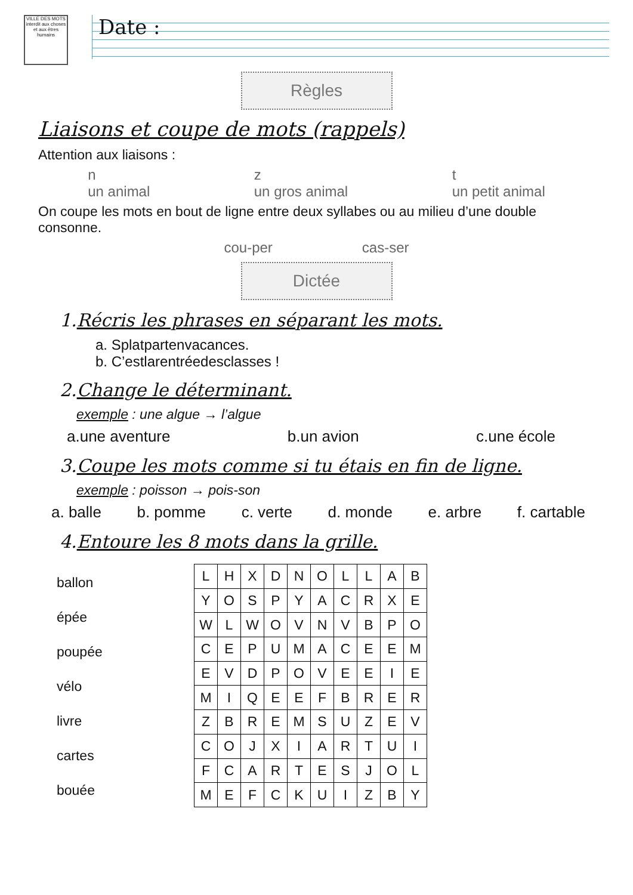VILLE DES MOTS
interdit aux choses et aux êtres humains
Date :
Règles
Liaisons et coupe de mots (rappels)
Attention aux liaisons :
n
un animal z
un gros animal t
un petit animal
On coupe les mots en bout de ligne entre deux syllabes ou au milieu d’une double consonne.
cou-per cas-ser
Dictée
1.Récris les phrases en séparant les mots.
a. Splatpartenvacances.
b. C’estlarentréedesclasses !
2.Change le déterminant.
exemple : une algue → l’algue
a.une aventure b.un avion c.une école
3.Coupe les mots comme si tu étais en fin de ligne.
exemple : poisson → pois-son
a. balle b. pomme c. verte d. monde e. arbre f. cartable
4.Entoure les 8 mots dans la grille.
ballon
épée
poupée
vélo
livre
cartes
bouée
| L | H | X | D | N | O | L | L | A | B |
| Y | O | S | P | Y | A | C | R | X | E |
| W | L | W | O | V | N | V | B | P | O |
| C | E | P | U | M | A | C | E | E | M |
| E | V | D | P | O | V | E | E | I | E |
| M | I | Q | E | E | F | B | R | E | R |
| Z | B | R | E | M | S | U | Z | E | V |
| C | O | J | X | I | A | R | T | U | I |
| F | C | A | R | T | E | S | J | O | L |
| M | E | F | C | K | U | I | Z | B | Y |